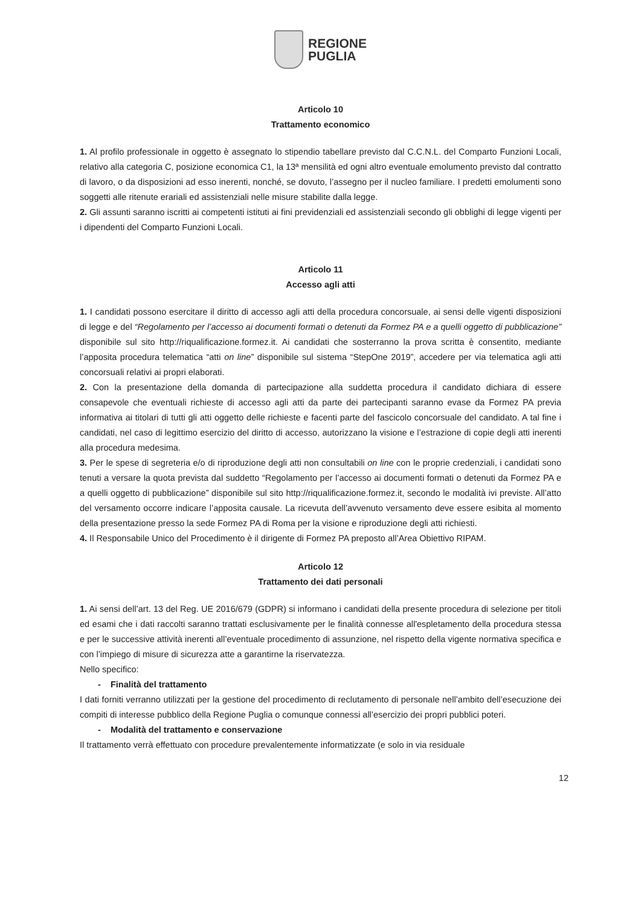REGIONE
PUGLIA
Articolo 10
Trattamento economico
1. Al profilo professionale in oggetto è assegnato lo stipendio tabellare previsto dal C.C.N.L. del Comparto Funzioni Locali, relativo alla categoria C, posizione economica C1, la 13ª mensilità ed ogni altro eventuale emolumento previsto dal contratto di lavoro, o da disposizioni ad esso inerenti, nonché, se dovuto, l’assegno per il nucleo familiare. I predetti emolumenti sono soggetti alle ritenute erariali ed assistenziali nelle misure stabilite dalla legge.
2. Gli assunti saranno iscritti ai competenti istituti ai fini previdenziali ed assistenziali secondo gli obblighi di legge vigenti per i dipendenti del Comparto Funzioni Locali.
Articolo 11
Accesso agli atti
1. I candidati possono esercitare il diritto di accesso agli atti della procedura concorsuale, ai sensi delle vigenti disposizioni di legge e del “Regolamento per l’accesso ai documenti formati o detenuti da Formez PA e a quelli oggetto di pubblicazione” disponibile sul sito http://riqualificazione.formez.it. Ai candidati che sosterranno la prova scritta è consentito, mediante l’apposita procedura telematica “atti on line” disponibile sul sistema “StepOne 2019”, accedere per via telematica agli atti concorsuali relativi ai propri elaborati.
2. Con la presentazione della domanda di partecipazione alla suddetta procedura il candidato dichiara di essere consapevole che eventuali richieste di accesso agli atti da parte dei partecipanti saranno evase da Formez PA previa informativa ai titolari di tutti gli atti oggetto delle richieste e facenti parte del fascicolo concorsuale del candidato. A tal fine i candidati, nel caso di legittimo esercizio del diritto di accesso, autorizzano la visione e l’estrazione di copie degli atti inerenti alla procedura medesima.
3. Per le spese di segreteria e/o di riproduzione degli atti non consultabili on line con le proprie credenziali, i candidati sono tenuti a versare la quota prevista dal suddetto “Regolamento per l’accesso ai documenti formati o detenuti da Formez PA e a quelli oggetto di pubblicazione” disponibile sul sito http://riqualificazione.formez.it, secondo le modalità ivi previste. All’atto del versamento occorre indicare l’apposita causale. La ricevuta dell’avvenuto versamento deve essere esibita al momento della presentazione presso la sede Formez PA di Roma per la visione e riproduzione degli atti richiesti.
4. Il Responsabile Unico del Procedimento è il dirigente di Formez PA preposto all’Area Obiettivo RIPAM.
Articolo 12
Trattamento dei dati personali
1. Ai sensi dell’art. 13 del Reg. UE 2016/679 (GDPR) si informano i candidati della presente procedura di selezione per titoli ed esami che i dati raccolti saranno trattati esclusivamente per le finalità connesse all'espletamento della procedura stessa e per le successive attività inerenti all’eventuale procedimento di assunzione, nel rispetto della vigente normativa specifica e con l’impiego di misure di sicurezza atte a garantirne la riservatezza.
Nello specifico:
- Finalità del trattamento
I dati forniti verranno utilizzati per la gestione del procedimento di reclutamento di personale nell’ambito dell’esecuzione dei compiti di interesse pubblico della Regione Puglia o comunque connessi all’esercizio dei propri pubblici poteri.
- Modalità del trattamento e conservazione
Il trattamento verrà effettuato con procedure prevalentemente informatizzate (e solo in via residuale
12